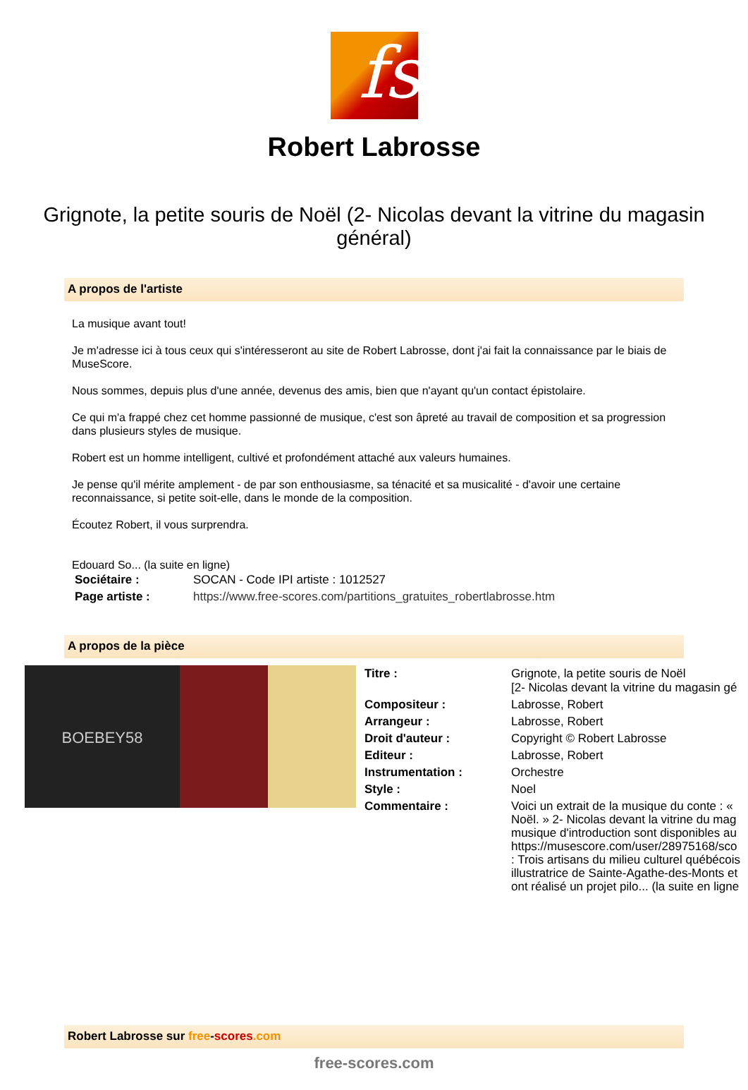fs
Robert Labrosse
Grignote, la petite souris de Noël (2- Nicolas devant la vitrine du magasin général)
A propos de l'artiste
La musique avant tout!
Je m'adresse ici à tous ceux qui s'intéresseront au site de Robert Labrosse, dont j'ai fait la connaissance par le biais de MuseScore.
Nous sommes, depuis plus d'une année, devenus des amis, bien que n'ayant qu'un contact épistolaire.
Ce qui m'a frappé chez cet homme passionné de musique, c'est son âpreté au travail de composition et sa progression dans plusieurs styles de musique.
Robert est un homme intelligent, cultivé et profondément attaché aux valeurs humaines.
Je pense qu'il mérite amplement - de par son enthousiasme, sa ténacité et sa musicalité - d'avoir une certaine reconnaissance, si petite soit-elle, dans le monde de la composition.
Écoutez Robert, il vous surprendra.
Edouard So... (la suite en ligne)
| Sociétaire : | SOCAN - Code IPI artiste : 1012527 |
| Page artiste : | https://www.free-scores.com/partitions_gratuites_robertlabrosse.htm |
A propos de la pièce
BOEBEY58
| Titre : | Grignote, la petite souris de Noël [2- Nicolas devant la vitrine du magasin gé |
| Compositeur : | Labrosse, Robert |
| Arrangeur : | Labrosse, Robert |
| Droit d'auteur : | Copyright © Robert Labrosse |
| Editeur : | Labrosse, Robert |
| Instrumentation : | Orchestre |
| Style : | Noel |
| Commentaire : | Voici un extrait de la musique du conte : « Noël. » 2- Nicolas devant la vitrine du mag musique d'introduction sont disponibles au https://musescore.com/user/28975168/sco : Trois artisans du milieu culturel québécois illustratrice de Sainte-Agathe-des-Monts et ont réalisé un projet pilo... (la suite en ligne |
Robert Labrosse sur free-scores.com
free-scores.com